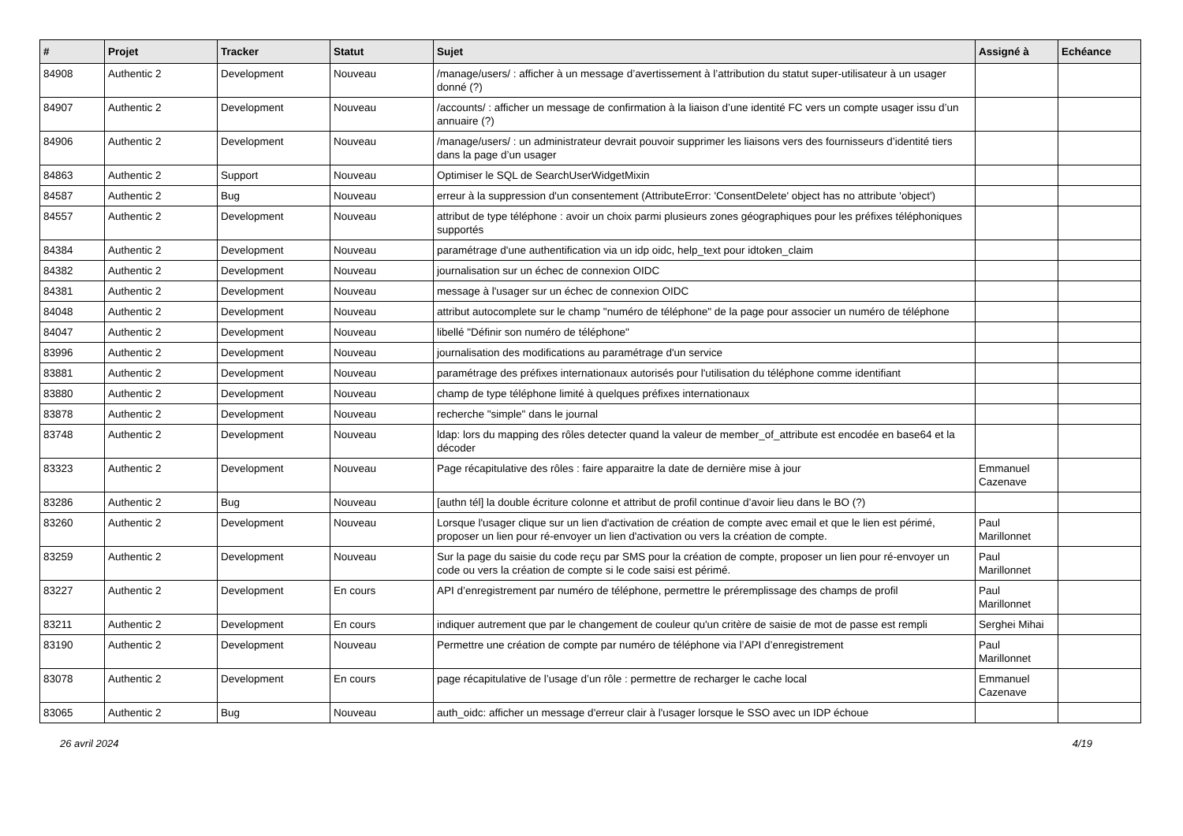| # | Projet | Tracker | Statut | Sujet | Assigné à | Echéance |
| --- | --- | --- | --- | --- | --- | --- |
| 84908 | Authentic 2 | Development | Nouveau | /manage/users/ : afficher à un message d’avertissement à l’attribution du statut super-utilisateur à un usager donné (?) | | |
| 84907 | Authentic 2 | Development | Nouveau | /accounts/ : afficher un message de confirmation à la liaison d’une identité FC vers un compte usager issu d’un annuaire (?) | | |
| 84906 | Authentic 2 | Development | Nouveau | /manage/users/ : un administrateur devrait pouvoir supprimer les liaisons vers des fournisseurs d’identité tiers dans la page d’un usager | | |
| 84863 | Authentic 2 | Support | Nouveau | Optimiser le SQL de SearchUserWidgetMixin | | |
| 84587 | Authentic 2 | Bug | Nouveau | erreur à la suppression d'un consentement (AttributeError: 'ConsentDelete' object has no attribute 'object') | | |
| 84557 | Authentic 2 | Development | Nouveau | attribut de type téléphone : avoir un choix parmi plusieurs zones géographiques pour les préfixes téléphoniques supportés | | |
| 84384 | Authentic 2 | Development | Nouveau | paramétrage d'une authentification via un idp oidc, help_text pour idtoken_claim | | |
| 84382 | Authentic 2 | Development | Nouveau | journalisation sur un échec de connexion OIDC | | |
| 84381 | Authentic 2 | Development | Nouveau | message à l'usager sur un échec de connexion OIDC | | |
| 84048 | Authentic 2 | Development | Nouveau | attribut autocomplete sur le champ "numéro de téléphone" de la page pour associer un numéro de téléphone | | |
| 84047 | Authentic 2 | Development | Nouveau | libellé "Définir son numéro de téléphone" | | |
| 83996 | Authentic 2 | Development | Nouveau | journalisation des modifications au paramétrage d'un service | | |
| 83881 | Authentic 2 | Development | Nouveau | paramétrage des préfixes internationaux autorisés pour l'utilisation du téléphone comme identifiant | | |
| 83880 | Authentic 2 | Development | Nouveau | champ de type téléphone limité à quelques préfixes internationaux | | |
| 83878 | Authentic 2 | Development | Nouveau | recherche "simple" dans le journal | | |
| 83748 | Authentic 2 | Development | Nouveau | ldap: lors du mapping des rôles detecter quand la valeur de member_of_attribute est encodée en base64 et la décoder | | |
| 83323 | Authentic 2 | Development | Nouveau | Page récapitulative des rôles : faire apparaitre la date de dernière mise à jour | Emmanuel Cazenave | |
| 83286 | Authentic 2 | Bug | Nouveau | [authn tél] la double écriture colonne et attribut de profil continue d’avoir lieu dans le BO (?) | | |
| 83260 | Authentic 2 | Development | Nouveau | Lorsque l'usager clique sur un lien d'activation de création de compte avec email et que le lien est périmé, proposer un lien pour ré-envoyer un lien d'activation ou vers la création de compte. | Paul Marillonnet | |
| 83259 | Authentic 2 | Development | Nouveau | Sur la page du saisie du code reçu par SMS pour la création de compte, proposer un lien pour ré-envoyer un code ou vers la création de compte si le code saisi est périmé. | Paul Marillonnet | |
| 83227 | Authentic 2 | Development | En cours | API d’enregistrement par numéro de téléphone, permettre le préremplissage des champs de profil | Paul Marillonnet | |
| 83211 | Authentic 2 | Development | En cours | indiquer autrement que par le changement de couleur qu'un critère de saisie de mot de passe est rempli | Serghei Mihai | |
| 83190 | Authentic 2 | Development | Nouveau | Permettre une création de compte par numéro de téléphone via l’API d’enregistrement | Paul Marillonnet | |
| 83078 | Authentic 2 | Development | En cours | page récapitulative de l’usage d’un rôle : permettre de recharger le cache local | Emmanuel Cazenave | |
| 83065 | Authentic 2 | Bug | Nouveau | auth_oidc: afficher un message d'erreur clair à l'usager lorsque le SSO avec un IDP échoue | | |
26 avril 2024 4/19